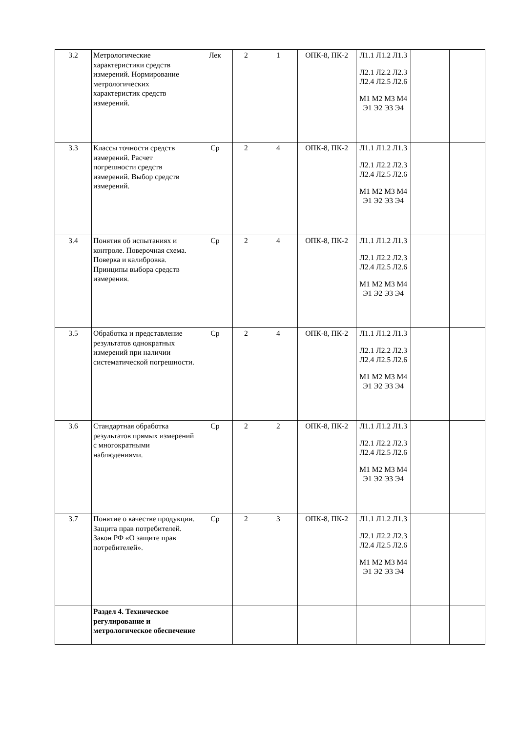| 3.2 | Метрологические характеристики средств измерений. Нормирование метрологических характеристик средств измерений. | Лек | 2 | 1 | ОПК-8, ПК-2 | Л1.1 Л1.2 Л1.3 Л2.1 Л2.2 Л2.3 Л2.4 Л2.5 Л2.6 М1 М2 М3 М4 Э1 Э2 Э3 Э4 | | |
| 3.3 | Классы точности средств измерений. Расчет погрешности средств измерений. Выбор средств измерений. | Ср | 2 | 4 | ОПК-8, ПК-2 | Л1.1 Л1.2 Л1.3 Л2.1 Л2.2 Л2.3 Л2.4 Л2.5 Л2.6 М1 М2 М3 М4 Э1 Э2 Э3 Э4 | | |
| 3.4 | Понятия об испытаниях и контроле. Поверочная схема. Поверка и калибровка. Принципы выбора средств измерения. | Ср | 2 | 4 | ОПК-8, ПК-2 | Л1.1 Л1.2 Л1.3 Л2.1 Л2.2 Л2.3 Л2.4 Л2.5 Л2.6 М1 М2 М3 М4 Э1 Э2 Э3 Э4 | | |
| 3.5 | Обработка и представление результатов однократных измерений при наличии систематической погрешности. | Ср | 2 | 4 | ОПК-8, ПК-2 | Л1.1 Л1.2 Л1.3 Л2.1 Л2.2 Л2.3 Л2.4 Л2.5 Л2.6 М1 М2 М3 М4 Э1 Э2 Э3 Э4 | | |
| 3.6 | Стандартная обработка результатов прямых измерений с многократными наблюдениями. | Ср | 2 | 2 | ОПК-8, ПК-2 | Л1.1 Л1.2 Л1.3 Л2.1 Л2.2 Л2.3 Л2.4 Л2.5 Л2.6 М1 М2 М3 М4 Э1 Э2 Э3 Э4 | | |
| 3.7 | Понятие о качестве продукции. Защита прав потребителей. Закон РФ «О защите прав потребителей». | Ср | 2 | 3 | ОПК-8, ПК-2 | Л1.1 Л1.2 Л1.3 Л2.1 Л2.2 Л2.3 Л2.4 Л2.5 Л2.6 М1 М2 М3 М4 Э1 Э2 Э3 Э4 | | |
| | Раздел 4. Техническое регулирование и метрологическое обеспечение | | | | | | | |